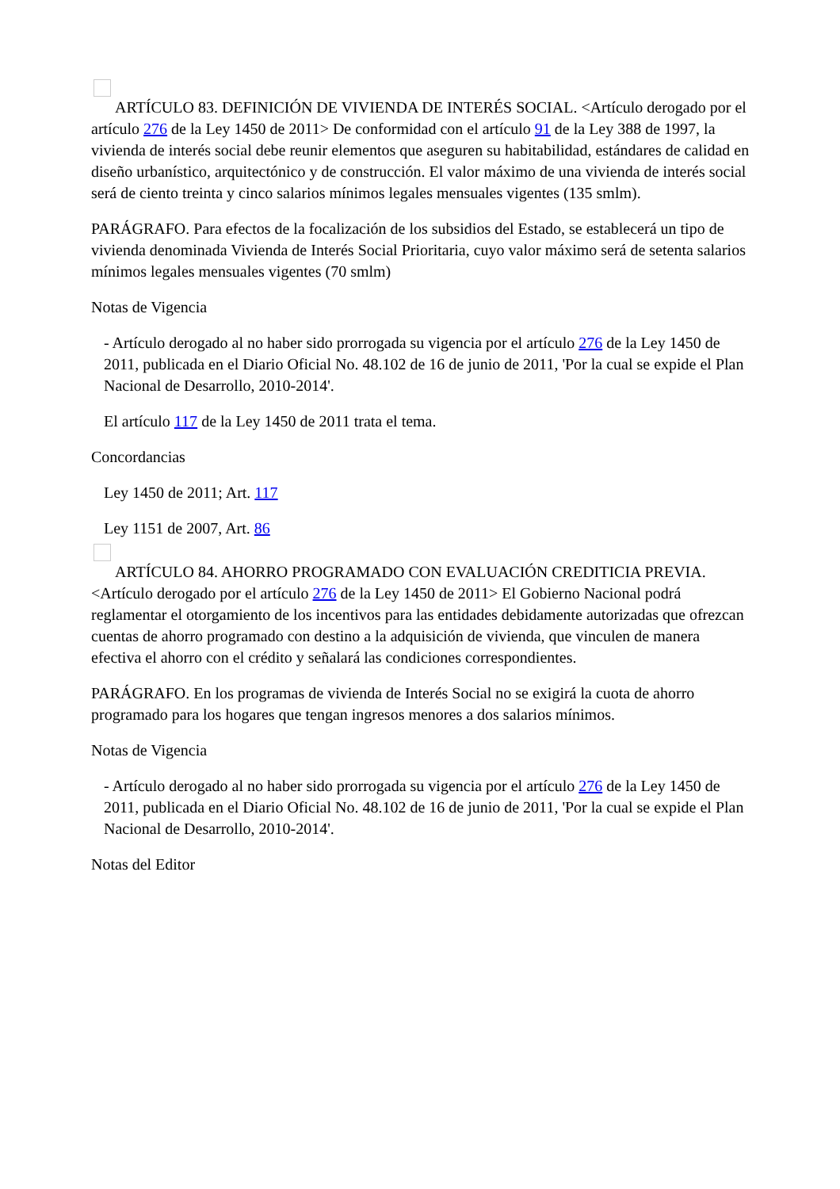ARTÍCULO 83. DEFINICIÓN DE VIVIENDA DE INTERÉS SOCIAL. <Artículo derogado por el artículo 276 de la Ley 1450 de 2011> De conformidad con el artículo 91 de la Ley 388 de 1997, la vivienda de interés social debe reunir elementos que aseguren su habitabilidad, estándares de calidad en diseño urbanístico, arquitectónico y de construcción. El valor máximo de una vivienda de interés social será de ciento treinta y cinco salarios mínimos legales mensuales vigentes (135 smlm).
PARÁGRAFO. Para efectos de la focalización de los subsidios del Estado, se establecerá un tipo de vivienda denominada Vivienda de Interés Social Prioritaria, cuyo valor máximo será de setenta salarios mínimos legales mensuales vigentes (70 smlm)
Notas de Vigencia
- Artículo derogado al no haber sido prorrogada su vigencia por el artículo 276 de la Ley 1450 de 2011, publicada en el Diario Oficial No. 48.102 de 16 de junio de 2011, 'Por la cual se expide el Plan Nacional de Desarrollo, 2010-2014'.
El artículo 117 de la Ley 1450 de 2011 trata el tema.
Concordancias
Ley 1450 de 2011; Art. 117
Ley 1151 de 2007, Art. 86
ARTÍCULO 84. AHORRO PROGRAMADO CON EVALUACIÓN CREDITICIA PREVIA. <Artículo derogado por el artículo 276 de la Ley 1450 de 2011> El Gobierno Nacional podrá reglamentar el otorgamiento de los incentivos para las entidades debidamente autorizadas que ofrezcan cuentas de ahorro programado con destino a la adquisición de vivienda, que vinculen de manera efectiva el ahorro con el crédito y señalará las condiciones correspondientes.
PARÁGRAFO. En los programas de vivienda de Interés Social no se exigirá la cuota de ahorro programado para los hogares que tengan ingresos menores a dos salarios mínimos.
Notas de Vigencia
- Artículo derogado al no haber sido prorrogada su vigencia por el artículo 276 de la Ley 1450 de 2011, publicada en el Diario Oficial No. 48.102 de 16 de junio de 2011, 'Por la cual se expide el Plan Nacional de Desarrollo, 2010-2014'.
Notas del Editor